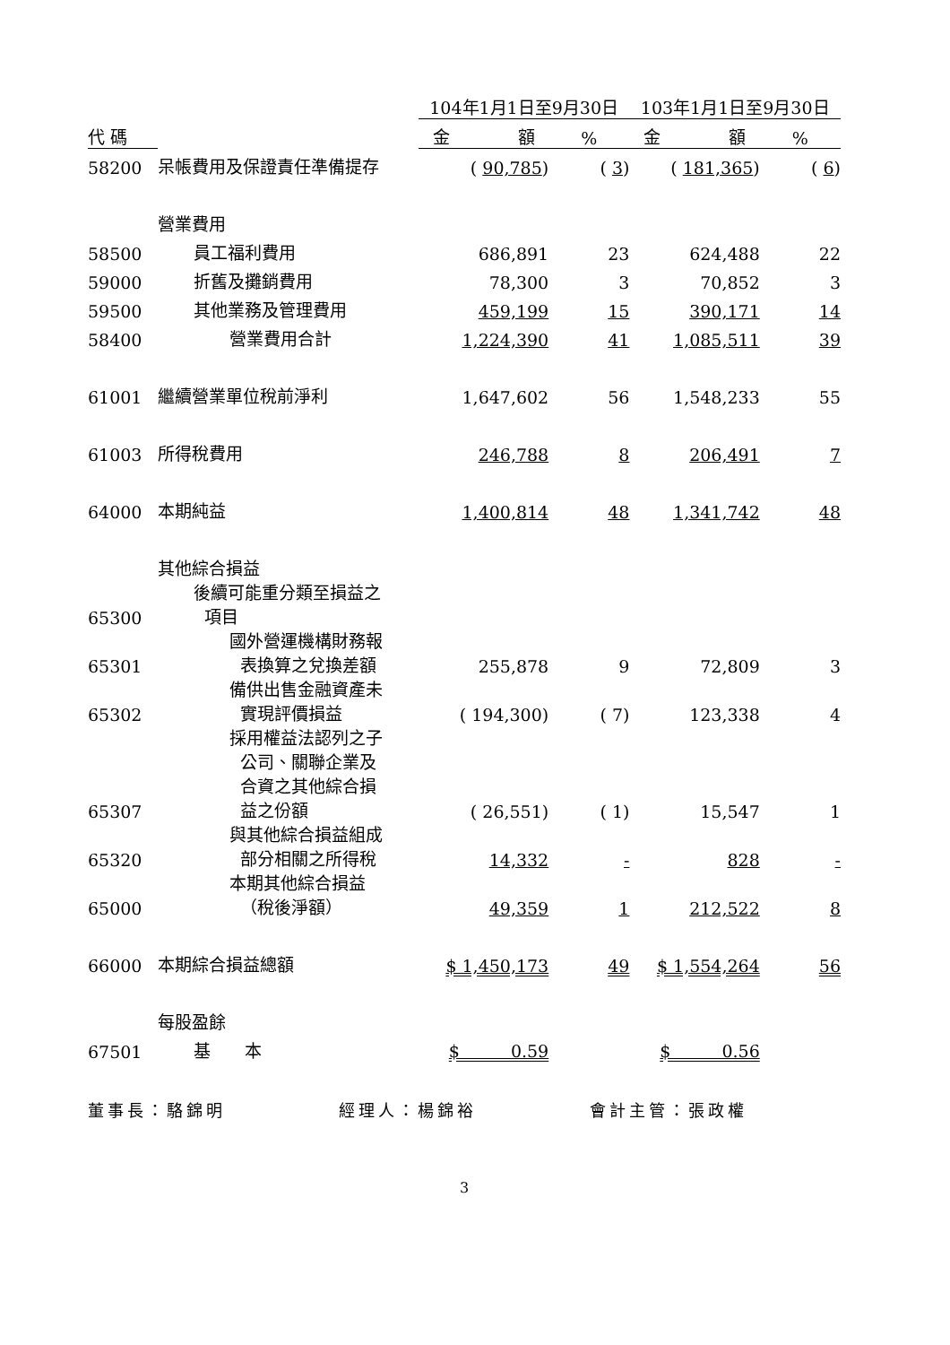| | | 104年1月1日至9月30日 | | 103年1月1日至9月30日 | |
| --- | --- | --- | --- | --- | --- |
| 代 碼 | | 金 額 | % | 金 額 | % |
| 58200 | 呆帳費用及保證責任準備提存 | ( 90,785 ) | ( 3 ) | ( 181,365 ) | ( 6 ) |
| | 營業費用 | | | | |
| 58500 | 員工福利費用 | 686,891 | 23 | 624,488 | 22 |
| 59000 | 折舊及攤銷費用 | 78,300 | 3 | 70,852 | 3 |
| 59500 | 其他業務及管理費用 | 459,199 | 15 | 390,171 | 14 |
| 58400 | 營業費用合計 | 1,224,390 | 41 | 1,085,511 | 39 |
| 61001 | 繼續營業單位稅前淨利 | 1,647,602 | 56 | 1,548,233 | 55 |
| 61003 | 所得稅費用 | 246,788 | 8 | 206,491 | 7 |
| 64000 | 本期純益 | 1,400,814 | 48 | 1,341,742 | 48 |
| | 其他綜合損益 | | | | |
| 65300 | 後續可能重分類至損益之 項目 | | | | |
| 65301 | 國外營運機構財務報 表換算之兌換差額 | 255,878 | 9 | 72,809 | 3 |
| 65302 | 備供出售金融資產未 實現評價損益 | ( 194,300) | ( 7) | 123,338 | 4 |
| 65307 | 採用權益法認列之子 公司、關聯企業及 合資之其他綜合損 益之份額 | ( 26,551) | ( 1) | 15,547 | 1 |
| 65320 | 與其他綜合損益組成 部分相關之所得稅 | 14,332 | - | 828 | - |
| 65000 | 本期其他綜合損益 （稅後淨額） | 49,359 | 1 | 212,522 | 8 |
| 66000 | 本期綜合損益總額 | $ 1,450,173 | 49 | $ 1,554,264 | 56 |
| | 每股盈餘 | | | | |
| 67501 | 基 本 | $ 0.59 | | $ 0.56 | |
董事長：駱錦明 經理人：楊錦裕 會計主管：張政權
3